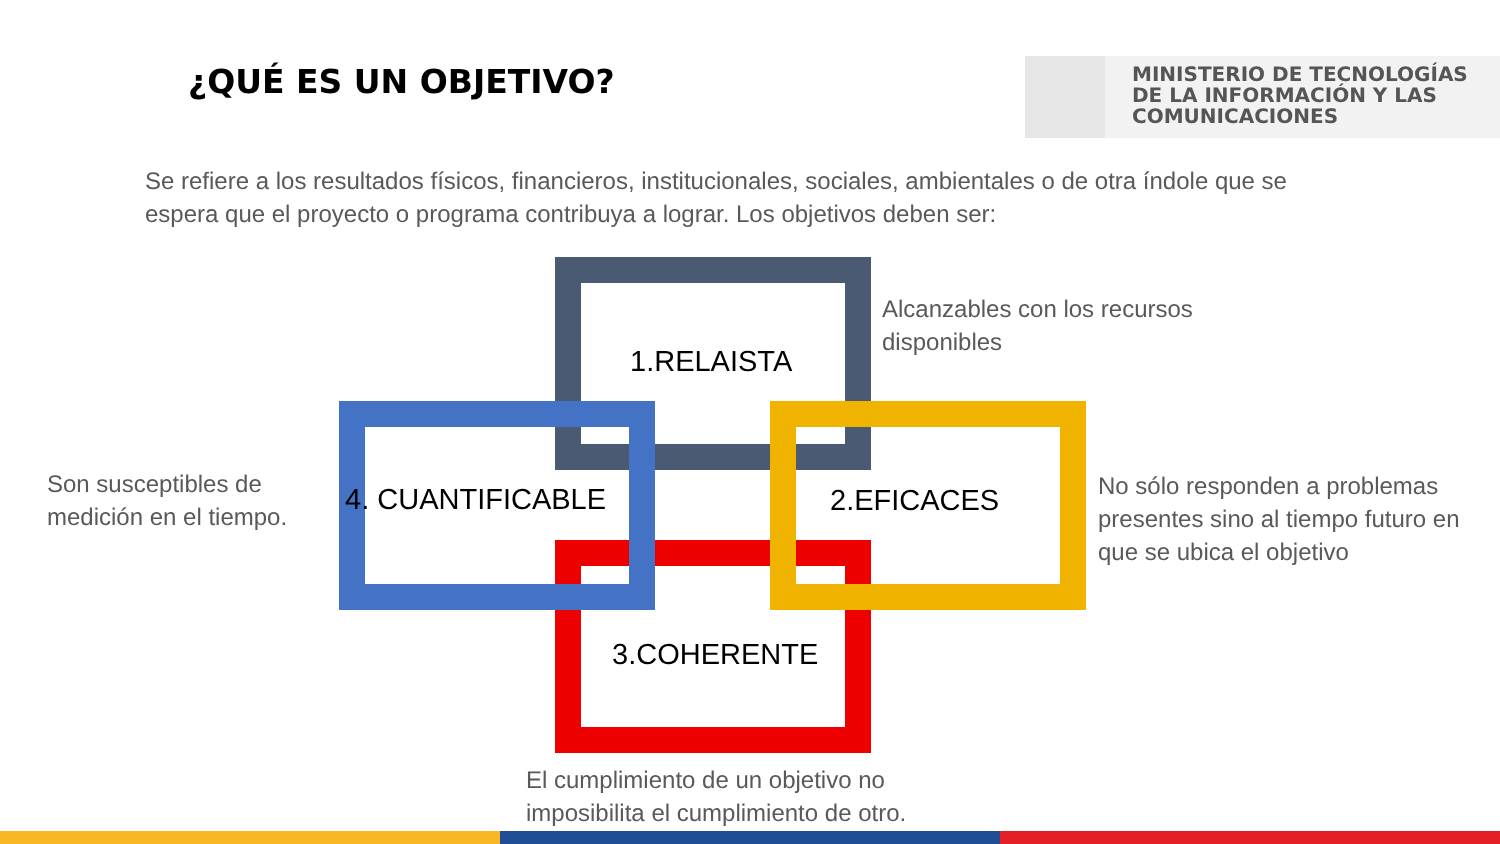¿QUÉ ES UN OBJETIVO?
MINISTERIO DE TECNOLOGÍAS
DE LA INFORMACIÓN Y LAS
COMUNICACIONES
Se refiere a los resultados físicos, financieros, institucionales, sociales, ambientales o de otra índole que se espera que el proyecto o programa contribuya a lograr. Los objetivos deben ser:
1.RELAISTA
2.EFICACES
3.COHERENTE
4. CUANTIFICABLE
Alcanzables con los recursos disponibles
No sólo responden a problemas presentes sino al tiempo futuro en que se ubica el objetivo
Son susceptibles de medición en el tiempo.
El cumplimiento de un objetivo no imposibilita el cumplimiento de otro.